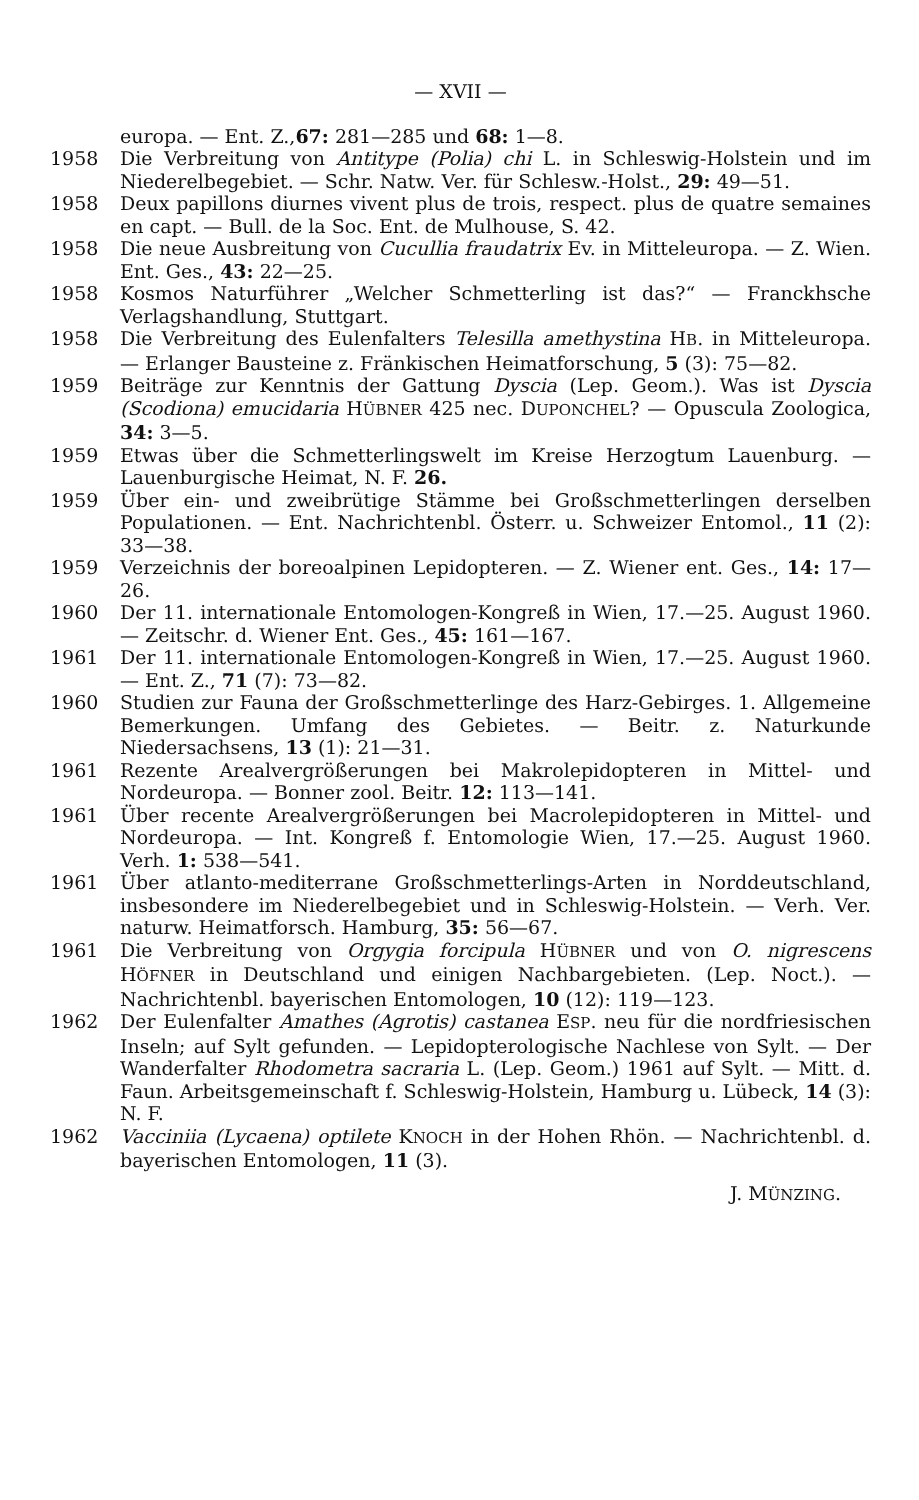— XVII —
europa. — Ent. Z.,67: 281—285 und 68: 1—8.
1958 Die Verbreitung von Antitype (Polia) chi L. in Schleswig-Holstein und im Niederelbegebiet. — Schr. Natw. Ver. für Schlesw.-Holst., 29: 49—51.
1958 Deux papillons diurnes vivent plus de trois, respect. plus de quatre semaines en capt. — Bull. de la Soc. Ent. de Mulhouse, S. 42.
1958 Die neue Ausbreitung von Cucullia fraudatrix Ev. in Mitteleuropa. — Z. Wien. Ent. Ges., 43: 22—25.
1958 Kosmos Naturführer „Welcher Schmetterling ist das?“ — Franckhsche Verlagshandlung, Stuttgart.
1958 Die Verbreitung des Eulenfalters Telesilla amethystina HB. in Mitteleuropa. — Erlanger Bausteine z. Fränkischen Heimatforschung, 5 (3): 75—82.
1959 Beiträge zur Kenntnis der Gattung Dyscia (Lep. Geom.). Was ist Dyscia (Scodiona) emucidaria HÜBNER 425 nec. DUPONCHEL? — Opuscula Zoologica, 34: 3—5.
1959 Etwas über die Schmetterlingswelt im Kreise Herzogtum Lauenburg. — Lauenburgische Heimat, N. F. 26.
1959 Über ein- und zweibrütige Stämme bei Großschmetterlingen derselben Populationen. — Ent. Nachrichtenbl. Österr. u. Schweizer Entomol., 11 (2): 33—38.
1959 Verzeichnis der boreoalpinen Lepidopteren. — Z. Wiener ent. Ges., 14: 17—26.
1960 Der 11. internationale Entomologen-Kongreß in Wien, 17.—25. August 1960. — Zeitschr. d. Wiener Ent. Ges., 45: 161—167.
1961 Der 11. internationale Entomologen-Kongreß in Wien, 17.—25. August 1960. — Ent. Z., 71 (7): 73—82.
1960 Studien zur Fauna der Großschmetterlinge des Harz-Gebirges. 1. Allgemeine Bemerkungen. Umfang des Gebietes. — Beitr. z. Naturkunde Niedersachsens, 13 (1): 21—31.
1961 Rezente Arealvergrößerungen bei Makrolepidopteren in Mittel- und Nordeuropa. — Bonner zool. Beitr. 12: 113—141.
1961 Über recente Arealvergrößerungen bei Macrolepidopteren in Mittel- und Nordeuropa. — Int. Kongreß f. Entomologie Wien, 17.—25. August 1960. Verh. 1: 538—541.
1961 Über atlanto-mediterrane Großschmetterlings-Arten in Norddeutschland, insbesondere im Niederelbegebiet und in Schleswig-Holstein. — Verh. Ver. naturw. Heimatforsch. Hamburg, 35: 56—67.
1961 Die Verbreitung von Orgygia forcipula HÜBNER und von O. nigrescens HÖFNER in Deutschland und einigen Nachbargebieten. (Lep. Noct.). — Nachrichtenbl. bayerischen Entomologen, 10 (12): 119—123.
1962 Der Eulenfalter Amathes (Agrotis) castanea ESP. neu für die nordfriesischen Inseln; auf Sylt gefunden. — Lepidopterologische Nachlese von Sylt. — Der Wanderfalter Rhodometra sacraria L. (Lep. Geom.) 1961 auf Sylt. — Mitt. d. Faun. Arbeitsgemeinschaft f. Schleswig-Holstein, Hamburg u. Lübeck, 14 (3): N. F.
1962 Vacciniia (Lycaena) optilete KNOCH in der Hohen Rhön. — Nachrichtenbl. d. bayerischen Entomologen, 11 (3).
J. MÜNZING.